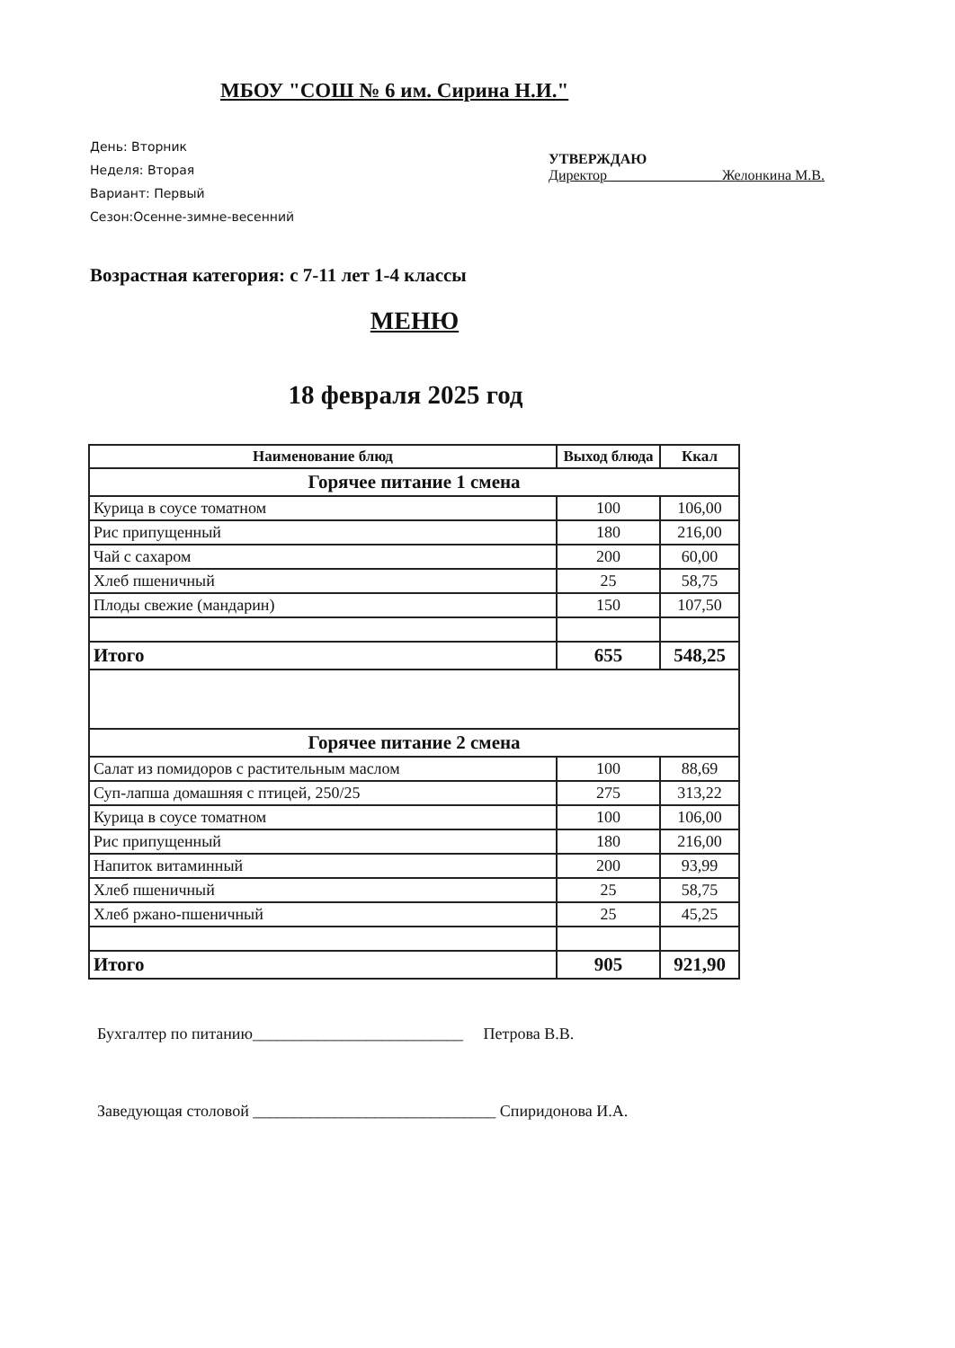МБОУ "СОШ № 6 им. Сирина Н.И."
День: Вторник
Неделя: Вторая
Вариант: Первый
Сезон:Осенне-зимне-весенний
УТВЕРЖДАЮ
Директор _______________ Желонкина М.В.
Возрастная категория: с 7-11 лет 1-4 классы
МЕНЮ
18 февраля 2025 год
| Наименование блюд | Выход блюда | Ккал |
| --- | --- | --- |
| Горячее питание 1 смена | | |
| Курица в соусе томатном | 100 | 106,00 |
| Рис припущенный | 180 | 216,00 |
| Чай с сахаром | 200 | 60,00 |
| Хлеб пшеничный | 25 | 58,75 |
| Плоды свежие (мандарин) | 150 | 107,50 |
| Итого | 655 | 548,25 |
| Горячее питание 2 смена | | |
| Салат из помидоров с растительным маслом | 100 | 88,69 |
| Суп-лапша домашняя с птицей, 250/25 | 275 | 313,22 |
| Курица в соусе томатном | 100 | 106,00 |
| Рис припущенный | 180 | 216,00 |
| Напиток витаминный | 200 | 93,99 |
| Хлеб пшеничный | 25 | 58,75 |
| Хлеб ржано-пшеничный | 25 | 45,25 |
| Итого | 905 | 921,90 |
Бухгалтер по питанию__________________________ Петрова В.В.
Заведующая столовой ______________________________ Спиридонова И.А.